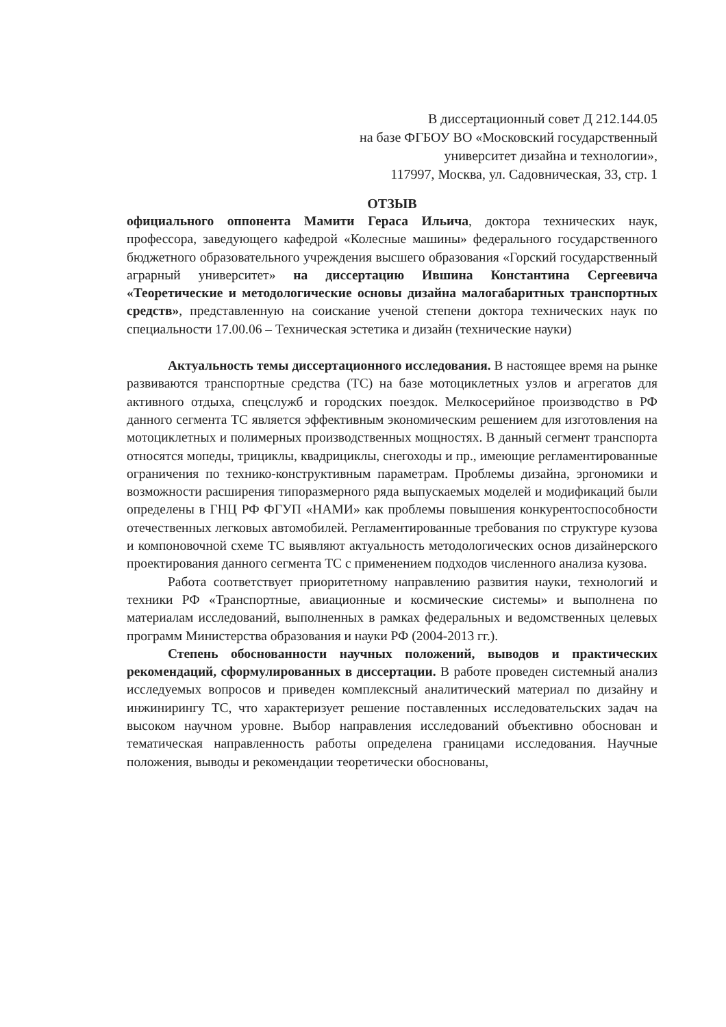В диссертационный совет Д 212.144.05
на базе ФГБОУ ВО «Московский государственный
университет дизайна и технологии»,
117997, Москва, ул. Садовническая, 33, стр. 1
ОТЗЫВ
официального оппонента Мамити Гераса Ильича, доктора технических наук, профессора, заведующего кафедрой «Колесные машины» федерального государственного бюджетного образовательного учреждения высшего образования «Горский государственный аграрный университет» на диссертацию Ившина Константина Сергеевича «Теоретические и методологические основы дизайна малогабаритных транспортных средств», представленную на соискание ученой степени доктора технических наук по специальности 17.00.06 – Техническая эстетика и дизайн (технические науки)
Актуальность темы диссертационного исследования. В настоящее время на рынке развиваются транспортные средства (ТС) на базе мотоциклетных узлов и агрегатов для активного отдыха, спецслужб и городских поездок. Мелкосерийное производство в РФ данного сегмента ТС является эффективным экономическим решением для изготовления на мотоциклетных и полимерных производственных мощностях. В данный сегмент транспорта относятся мопеды, трициклы, квадрициклы, снегоходы и пр., имеющие регламентированные ограничения по технико-конструктивным параметрам. Проблемы дизайна, эргономики и возможности расширения типоразмерного ряда выпускаемых моделей и модификаций были определены в ГНЦ РФ ФГУП «НАМИ» как проблемы повышения конкурентоспособности отечественных легковых автомобилей. Регламентированные требования по структуре кузова и компоновочной схеме ТС выявляют актуальность методологических основ дизайнерского проектирования данного сегмента ТС с применением подходов численного анализа кузова.
Работа соответствует приоритетному направлению развития науки, технологий и техники РФ «Транспортные, авиационные и космические системы» и выполнена по материалам исследований, выполненных в рамках федеральных и ведомственных целевых программ Министерства образования и науки РФ (2004-2013 гг.).
Степень обоснованности научных положений, выводов и практических рекомендаций, сформулированных в диссертации. В работе проведен системный анализ исследуемых вопросов и приведен комплексный аналитический материал по дизайну и инжинирингу ТС, что характеризует решение поставленных исследовательских задач на высоком научном уровне. Выбор направления исследований объективно обоснован и тематическая направленность работы определена границами исследования. Научные положения, выводы и рекомендации теоретически обоснованы,